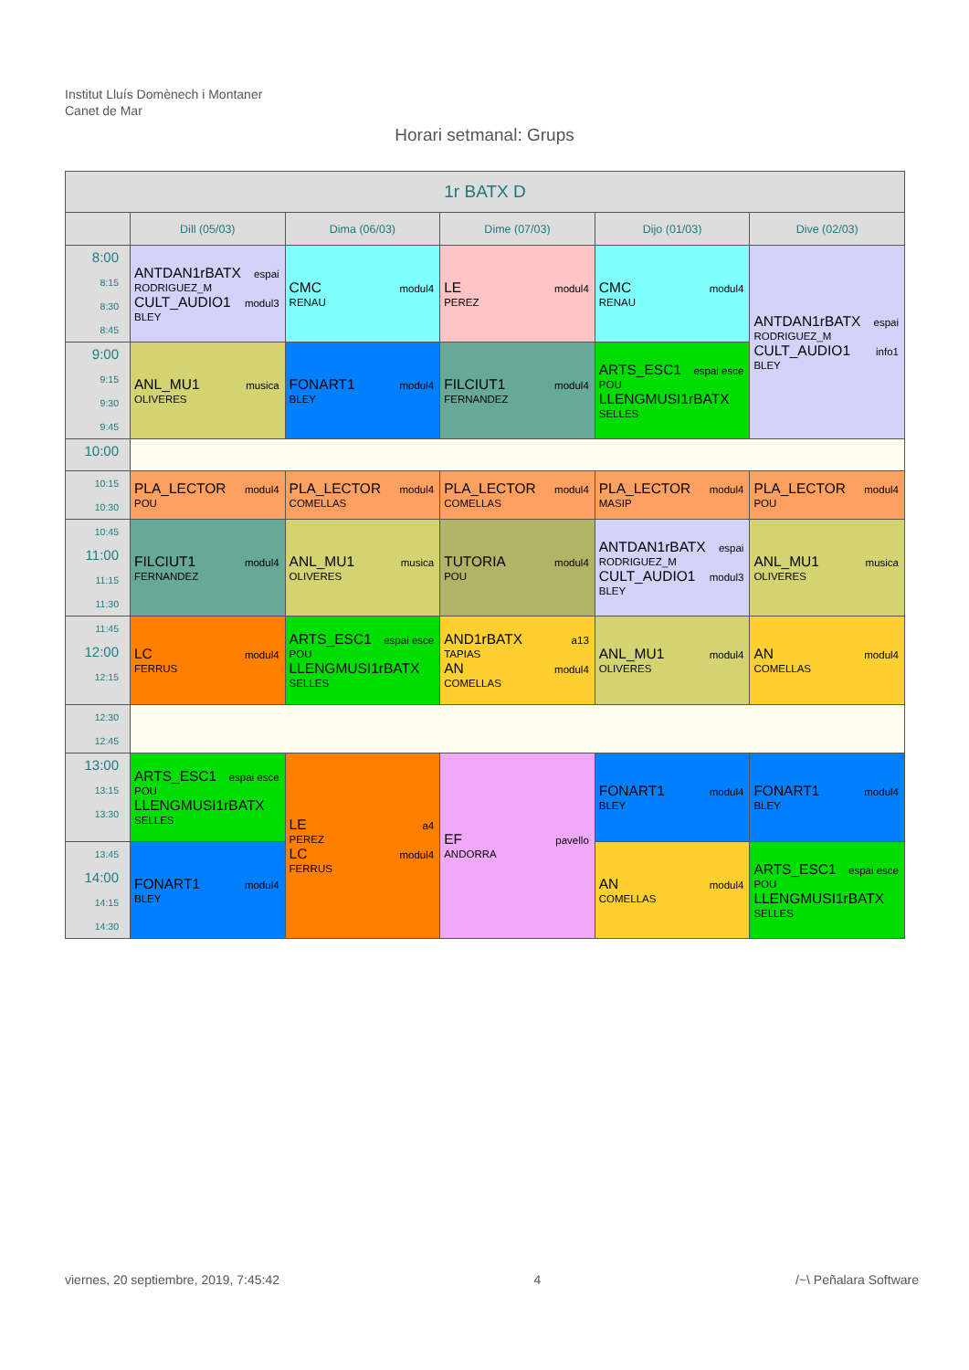Institut Lluís Domènech i Montaner
Canet de Mar
Horari setmanal: Grups
| 1r BATX D | | | | | |
| --- | --- | --- | --- | --- | --- |
| | Dill (05/03) | Dima (06/03) | Dime (07/03) | Dijo (01/03) | Dive (02/03) |
| 8:00 8:15 8:30 8:45 | ANTDAN1rBATX espai RODRIGUEZ_M CULT_AUDIO1 modul3 BLEY | CMC modul4 RENAU | LE modul4 PEREZ | CMC modul4 RENAU | ANTDAN1rBATX espai RODRIGUEZ_M CULT_AUDIO1 info1 BLEY |
| 9:00 9:15 9:30 9:45 | ANL_MU1 musica OLIVERES | FONART1 modul4 BLEY | FILCIUT1 modul4 FERNANDEZ | ARTS_ESC1 espai esce POU LLENGMUSI1rBATX SELLES | |
| 10:00 | | | | | |
| 10:15 10:30 | PLA_LECTOR modul4 POU | PLA_LECTOR modul4 COMELLAS | PLA_LECTOR modul4 COMELLAS | PLA_LECTOR modul4 MASIP | PLA_LECTOR modul4 POU |
| 10:45 11:00 11:15 11:30 | FILCIUT1 modul4 FERNANDEZ | ANL_MU1 musica OLIVERES | TUTORIA modul4 POU | ANTDAN1rBATX espai RODRIGUEZ_M CULT_AUDIO1 modul3 BLEY | ANL_MU1 musica OLIVERES |
| 11:45 12:00 12:15 | LC modul4 FERRUS | ARTS_ESC1 espai esce POU LLENGMUSI1rBATX SELLES | AND1rBATX a13 TAPIAS AN modul4 COMELLAS | ANL_MU1 modul4 OLIVERES | AN modul4 COMELLAS |
| 12:30 12:45 | | | | | |
| 13:00 13:15 13:30 | ARTS_ESC1 espai esce POU LLENGMUSI1rBATX SELLES | LE a4 PEREZ LC modul4 FERRUS | EF pavello ANDORRA | FONART1 modul4 BLEY | FONART1 modul4 BLEY |
| 13:45 14:00 14:15 14:30 | FONART1 modul4 BLEY | | | AN modul4 COMELLAS | ARTS_ESC1 espai esce POU LLENGMUSI1rBATX SELLES |
viernes, 20 septiembre, 2019, 7:45:42 4 /~\ Peñalara Software